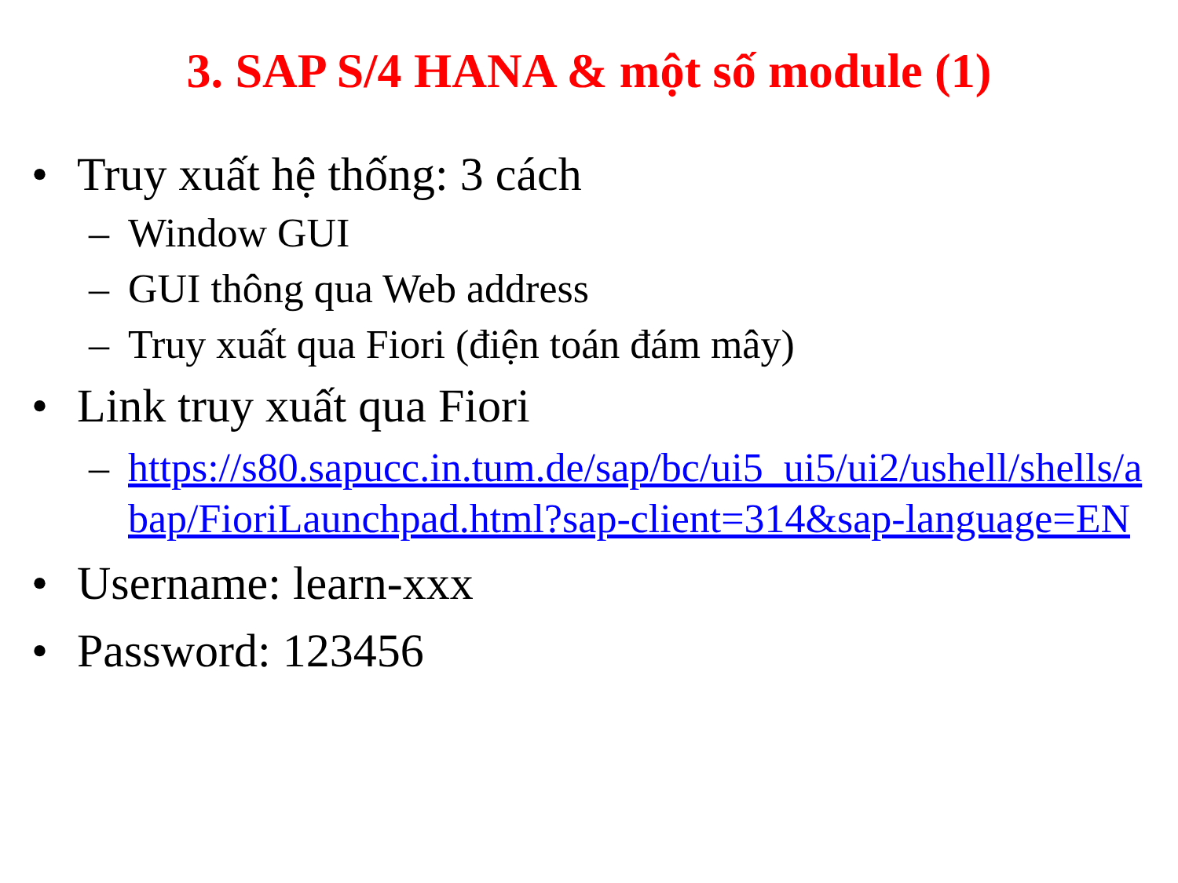3. SAP S/4 HANA & một số module (1)
• Truy xuất hệ thống: 3 cách
– Window GUI
– GUI thông qua Web address
– Truy xuất qua Fiori (điện toán đám mây)
• Link truy xuất qua Fiori
– https://s80.sapucc.in.tum.de/sap/bc/ui5_ui5/ui2/ushell/shells/abap/FioriLaunchpad.html?sap-client=314&sap-language=EN
• Username: learn-xxx
• Password: 123456